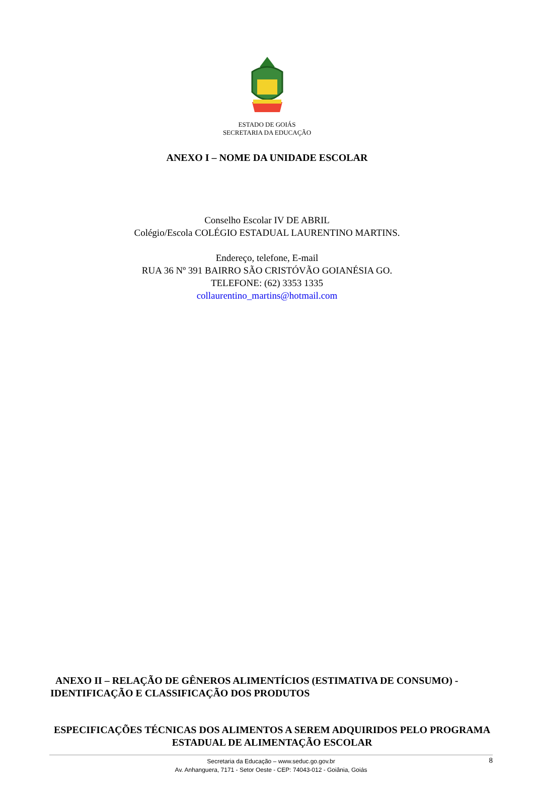ESTADO DE GOIÁS
SECRETARIA DA EDUCAÇÃO
ANEXO I – NOME DA UNIDADE ESCOLAR
Conselho Escolar IV DE ABRIL
Colégio/Escola COLÉGIO ESTADUAL LAURENTINO MARTINS.
Endereço, telefone, E-mail
RUA 36 Nº 391 BAIRRO SÃO CRISTÓVÃO GOIANÉSIA GO.
TELEFONE: (62) 3353 1335
collaurentino_martins@hotmail.com
ANEXO II – RELAÇÃO DE GÊNEROS ALIMENTÍCIOS (ESTIMATIVA DE CONSUMO) - IDENTIFICAÇÃO E CLASSIFICAÇÃO DOS PRODUTOS
ESPECIFICAÇÕES TÉCNICAS DOS ALIMENTOS A SEREM ADQUIRIDOS PELO PROGRAMA ESTADUAL DE ALIMENTAÇÃO ESCOLAR
Secretaria da Educação – www.seduc.go.gov.br
Av. Anhanguera, 7171 - Setor Oeste - CEP: 74043-012 - Goiânia, Goiás
8